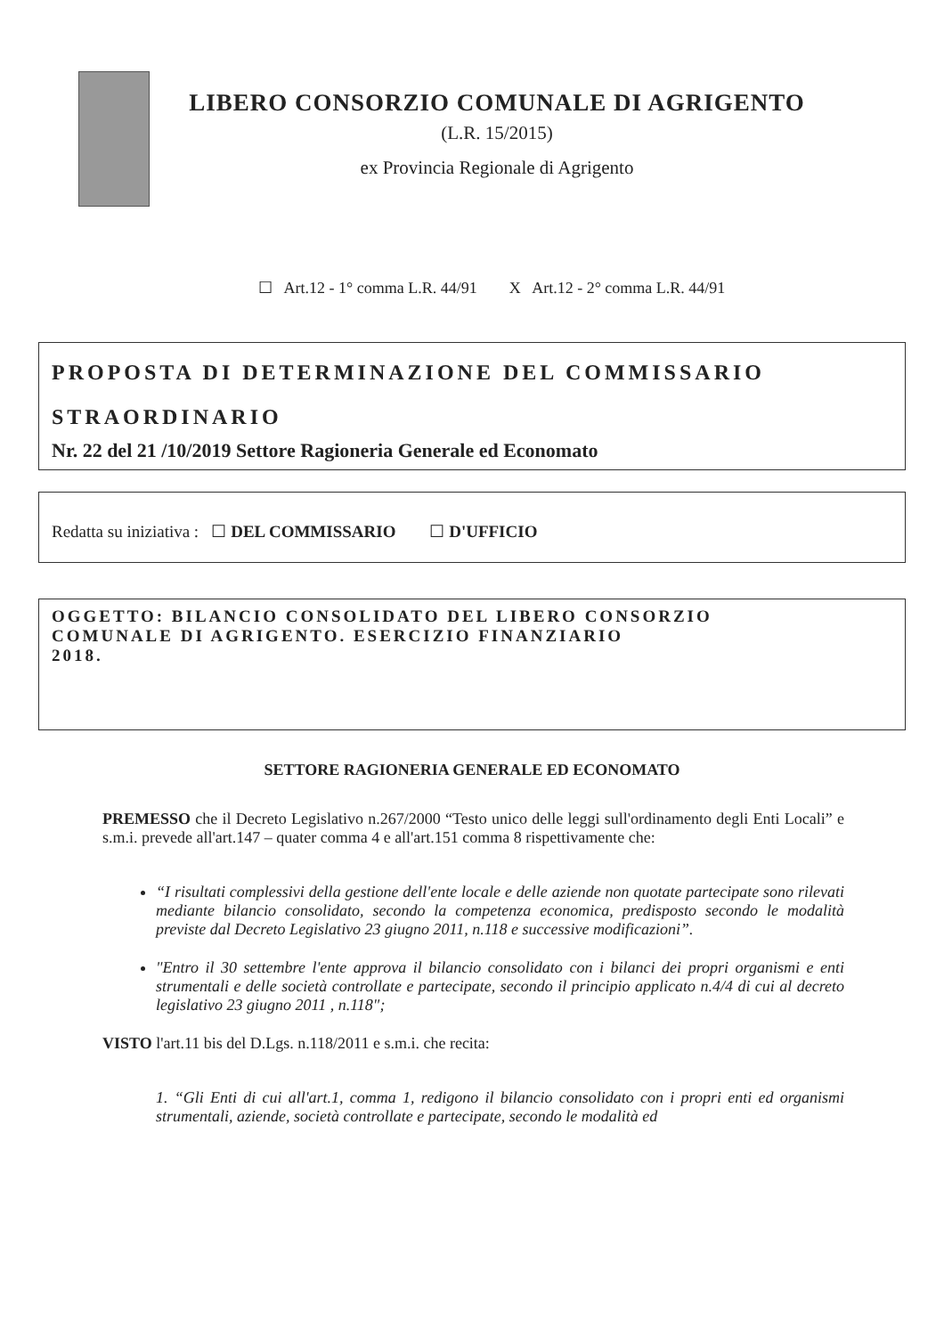LIBERO CONSORZIO COMUNALE DI AGRIGENTO
(L.R. 15/2015)
ex Provincia Regionale di Agrigento
☐ Art.12 - 1° comma L.R. 44/91 X Art.12 - 2° comma L.R. 44/91
PROPOSTA DI DETERMINAZIONE DEL COMMISSARIO STRAORDINARIO
Nr. 22 del 21 /10/2019 Settore Ragioneria Generale ed Economato
Redatta su iniziativa : ☐ DEL COMMISSARIO ☐ D'UFFICIO
OGGETTO: BILANCIO CONSOLIDATO DEL LIBERO CONSORZIO
COMUNALE DI AGRIGENTO. ESERCIZIO FINANZIARIO
2018.
SETTORE RAGIONERIA GENERALE ED ECONOMATO
PREMESSO che il Decreto Legislativo n.267/2000 “Testo unico delle leggi sull'ordinamento degli Enti Locali” e s.m.i. prevede all'art.147 – quater comma 4 e all'art.151 comma 8 rispettivamente che:
“I risultati complessivi della gestione dell'ente locale e delle aziende non quotate partecipate sono rilevati mediante bilancio consolidato, secondo la competenza economica, predisposto secondo le modalità previste dal Decreto Legislativo 23 giugno 2011, n.118 e successive modificazioni”.
"Entro il 30 settembre l'ente approva il bilancio consolidato con i bilanci dei propri organismi e enti strumentali e delle società controllate e partecipate, secondo il principio applicato n.4/4 di cui al decreto legislativo 23 giugno 2011 , n.118";
VISTO l'art.11 bis del D.Lgs. n.118/2011 e s.m.i. che recita:
1. “Gli Enti di cui all'art.1, comma 1, redigono il bilancio consolidato con i propri enti ed organismi strumentali, aziende, società controllate e partecipate, secondo le modalità ed